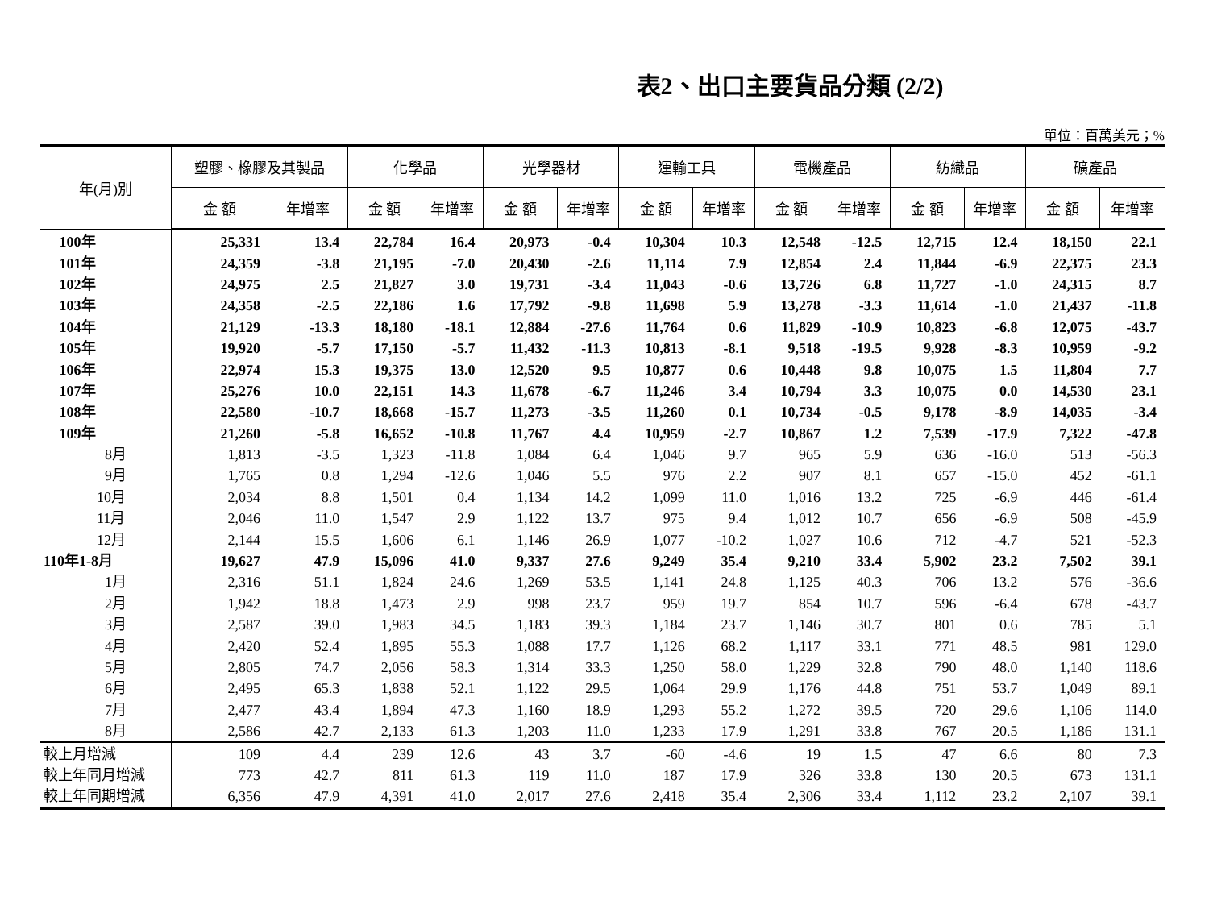表2、出口主要貨品分類 (2/2)
單位：百萬美元；%
| 年(月)別 | 塑膠、橡膠及其製品 | | 化學品 | | 光學器材 | | 運輸工具 | | 電機產品 | | 紡織品 | | 礦產品 | |
| --- | --- | --- | --- | --- | --- | --- | --- | --- | --- | --- | --- | --- | --- | --- |
| | 金 額 | 年增率 | 金 額 | 年增率 | 金 額 | 年增率 | 金 額 | 年增率 | 金 額 | 年增率 | 金 額 | 年增率 | 金 額 | 年增率 |
| 100年 | 25,331 | 13.4 | 22,784 | 16.4 | 20,973 | -0.4 | 10,304 | 10.3 | 12,548 | -12.5 | 12,715 | 12.4 | 18,150 | 22.1 |
| 101年 | 24,359 | -3.8 | 21,195 | -7.0 | 20,430 | -2.6 | 11,114 | 7.9 | 12,854 | 2.4 | 11,844 | -6.9 | 22,375 | 23.3 |
| 102年 | 24,975 | 2.5 | 21,827 | 3.0 | 19,731 | -3.4 | 11,043 | -0.6 | 13,726 | 6.8 | 11,727 | -1.0 | 24,315 | 8.7 |
| 103年 | 24,358 | -2.5 | 22,186 | 1.6 | 17,792 | -9.8 | 11,698 | 5.9 | 13,278 | -3.3 | 11,614 | -1.0 | 21,437 | -11.8 |
| 104年 | 21,129 | -13.3 | 18,180 | -18.1 | 12,884 | -27.6 | 11,764 | 0.6 | 11,829 | -10.9 | 10,823 | -6.8 | 12,075 | -43.7 |
| 105年 | 19,920 | -5.7 | 17,150 | -5.7 | 11,432 | -11.3 | 10,813 | -8.1 | 9,518 | -19.5 | 9,928 | -8.3 | 10,959 | -9.2 |
| 106年 | 22,974 | 15.3 | 19,375 | 13.0 | 12,520 | 9.5 | 10,877 | 0.6 | 10,448 | 9.8 | 10,075 | 1.5 | 11,804 | 7.7 |
| 107年 | 25,276 | 10.0 | 22,151 | 14.3 | 11,678 | -6.7 | 11,246 | 3.4 | 10,794 | 3.3 | 10,075 | 0.0 | 14,530 | 23.1 |
| 108年 | 22,580 | -10.7 | 18,668 | -15.7 | 11,273 | -3.5 | 11,260 | 0.1 | 10,734 | -0.5 | 9,178 | -8.9 | 14,035 | -3.4 |
| 109年 | 21,260 | -5.8 | 16,652 | -10.8 | 11,767 | 4.4 | 10,959 | -2.7 | 10,867 | 1.2 | 7,539 | -17.9 | 7,322 | -47.8 |
| 8月 | 1,813 | -3.5 | 1,323 | -11.8 | 1,084 | 6.4 | 1,046 | 9.7 | 965 | 5.9 | 636 | -16.0 | 513 | -56.3 |
| 9月 | 1,765 | 0.8 | 1,294 | -12.6 | 1,046 | 5.5 | 976 | 2.2 | 907 | 8.1 | 657 | -15.0 | 452 | -61.1 |
| 10月 | 2,034 | 8.8 | 1,501 | 0.4 | 1,134 | 14.2 | 1,099 | 11.0 | 1,016 | 13.2 | 725 | -6.9 | 446 | -61.4 |
| 11月 | 2,046 | 11.0 | 1,547 | 2.9 | 1,122 | 13.7 | 975 | 9.4 | 1,012 | 10.7 | 656 | -6.9 | 508 | -45.9 |
| 12月 | 2,144 | 15.5 | 1,606 | 6.1 | 1,146 | 26.9 | 1,077 | -10.2 | 1,027 | 10.6 | 712 | -4.7 | 521 | -52.3 |
| 110年1-8月 | 19,627 | 47.9 | 15,096 | 41.0 | 9,337 | 27.6 | 9,249 | 35.4 | 9,210 | 33.4 | 5,902 | 23.2 | 7,502 | 39.1 |
| 1月 | 2,316 | 51.1 | 1,824 | 24.6 | 1,269 | 53.5 | 1,141 | 24.8 | 1,125 | 40.3 | 706 | 13.2 | 576 | -36.6 |
| 2月 | 1,942 | 18.8 | 1,473 | 2.9 | 998 | 23.7 | 959 | 19.7 | 854 | 10.7 | 596 | -6.4 | 678 | -43.7 |
| 3月 | 2,587 | 39.0 | 1,983 | 34.5 | 1,183 | 39.3 | 1,184 | 23.7 | 1,146 | 30.7 | 801 | 0.6 | 785 | 5.1 |
| 4月 | 2,420 | 52.4 | 1,895 | 55.3 | 1,088 | 17.7 | 1,126 | 68.2 | 1,117 | 33.1 | 771 | 48.5 | 981 | 129.0 |
| 5月 | 2,805 | 74.7 | 2,056 | 58.3 | 1,314 | 33.3 | 1,250 | 58.0 | 1,229 | 32.8 | 790 | 48.0 | 1,140 | 118.6 |
| 6月 | 2,495 | 65.3 | 1,838 | 52.1 | 1,122 | 29.5 | 1,064 | 29.9 | 1,176 | 44.8 | 751 | 53.7 | 1,049 | 89.1 |
| 7月 | 2,477 | 43.4 | 1,894 | 47.3 | 1,160 | 18.9 | 1,293 | 55.2 | 1,272 | 39.5 | 720 | 29.6 | 1,106 | 114.0 |
| 8月 | 2,586 | 42.7 | 2,133 | 61.3 | 1,203 | 11.0 | 1,233 | 17.9 | 1,291 | 33.8 | 767 | 20.5 | 1,186 | 131.1 |
| 較上月增減 | 109 | 4.4 | 239 | 12.6 | 43 | 3.7 | -60 | -4.6 | 19 | 1.5 | 47 | 6.6 | 80 | 7.3 |
| 較上年同月增減 | 773 | 42.7 | 811 | 61.3 | 119 | 11.0 | 187 | 17.9 | 326 | 33.8 | 130 | 20.5 | 673 | 131.1 |
| 較上年同期增減 | 6,356 | 47.9 | 4,391 | 41.0 | 2,017 | 27.6 | 2,418 | 35.4 | 2,306 | 33.4 | 1,112 | 23.2 | 2,107 | 39.1 |